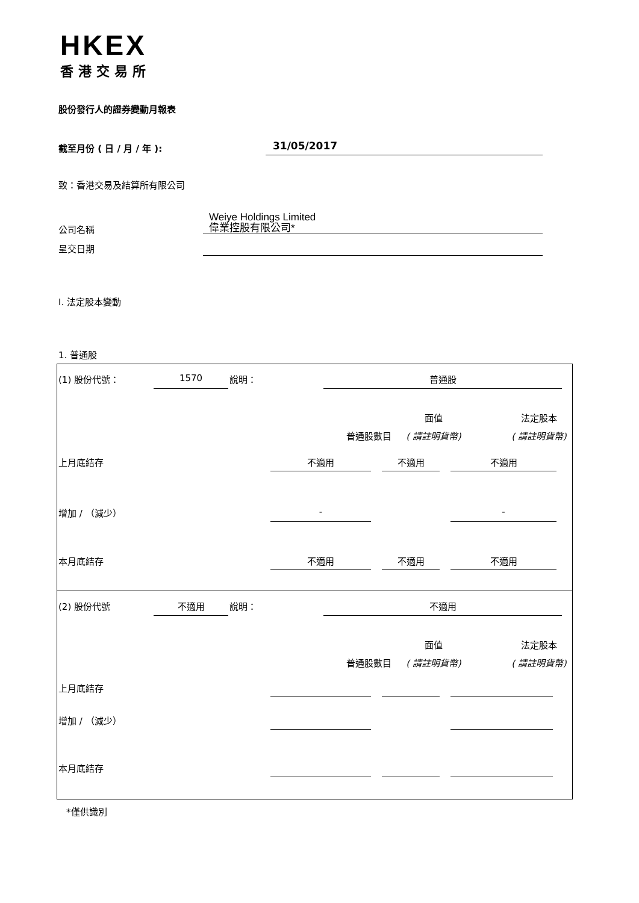HKEX
香港交易所
股份發行人的證券變動月報表
截至月份 ( 日 / 月 / 年 ): 31/05/2017
致：香港交易及結算所有限公司
公司名稱
Weiye Holdings Limited
偉業控股有限公司*
呈交日期
I. 法定股本變動
1. 普通股
(1) 股份代號： 1570 說明： 普通股
面值 法定股本
普通股數目 ( 請註明貨幣) ( 請註明貨幣)
上月底結存 不適用 不適用 不適用
增加 / （減少） - -
本月底結存 不適用 不適用 不適用
(2) 股份代號 不適用 說明： 不適用
面值 法定股本
普通股數目 ( 請註明貨幣) ( 請註明貨幣)
上月底結存
增加 / （減少）
本月底結存
*僅供識別